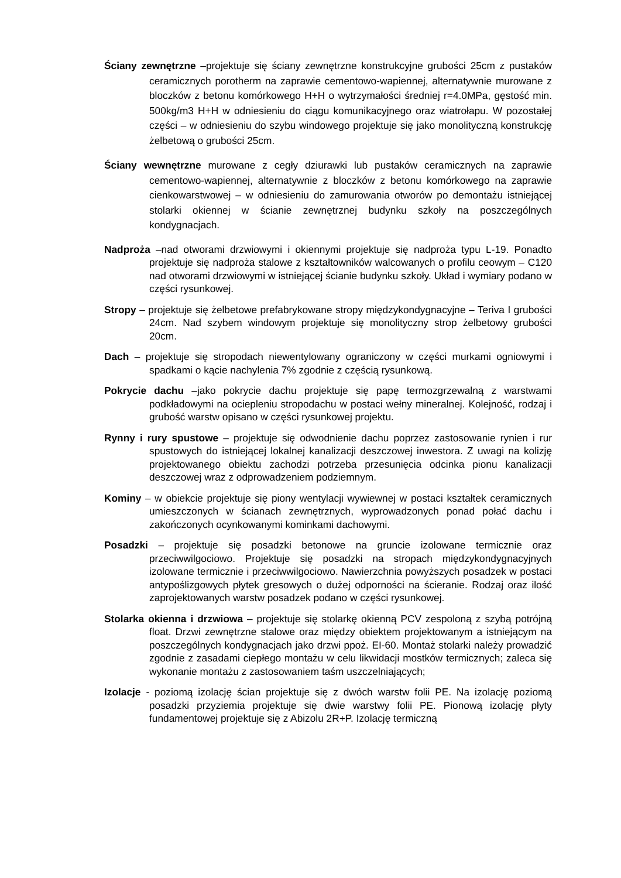Ściany zewnętrzne –projektuje się ściany zewnętrzne konstrukcyjne grubości 25cm z pustaków ceramicznych porotherm na zaprawie cementowo-wapiennej, alternatywnie murowane z bloczków z betonu komórkowego H+H o wytrzymałości średniej r=4.0MPa, gęstość min. 500kg/m3 H+H w odniesieniu do ciągu komunikacyjnego oraz wiatrołapu. W pozostałej części – w odniesieniu do szybu windowego projektuje się jako monolityczną konstrukcję żelbetową o grubości 25cm.
Ściany wewnętrzne murowane z cegły dziurawki lub pustaków ceramicznych na zaprawie cementowo-wapiennej, alternatywnie z bloczków z betonu komórkowego na zaprawie cienkowarstwowej – w odniesieniu do zamurowania otworów po demontażu istniejącej stolarki okiennej w ścianie zewnętrznej budynku szkoły na poszczególnych kondygnacjach.
Nadproża –nad otworami drzwiowymi i okiennymi projektuje się nadproża typu L-19. Ponadto projektuje się nadproża stalowe z kształtowników walcowanych o profilu ceowym – C120 nad otworami drzwiowymi w istniejącej ścianie budynku szkoły. Układ i wymiary podano w części rysunkowej.
Stropy – projektuje się żelbetowe prefabrykowane stropy międzykondygnacyjne – Teriva I grubości 24cm. Nad szybem windowym projektuje się monolityczny strop żelbetowy grubości 20cm.
Dach – projektuje się stropodach niewentylowany ograniczony w części murkami ogniowymi i spadkami o kącie nachylenia 7% zgodnie z częścią rysunkową.
Pokrycie dachu –jako pokrycie dachu projektuje się papę termozgrzewalną z warstwami podkładowymi na ociepleniu stropodachu w postaci wełny mineralnej. Kolejność, rodzaj i grubość warstw opisano w części rysunkowej projektu.
Rynny i rury spustowe – projektuje się odwodnienie dachu poprzez zastosowanie rynien i rur spustowych do istniejącej lokalnej kanalizacji deszczowej inwestora. Z uwagi na kolizję projektowanego obiektu zachodzi potrzeba przesunięcia odcinka pionu kanalizacji deszczowej wraz z odprowadzeniem podziemnym.
Kominy – w obiekcie projektuje się piony wentylacji wywiewnej w postaci kształtek ceramicznych umieszczonych w ścianach zewnętrznych, wyprowadzonych ponad połać dachu i zakończonych ocynkowanymi kominkami dachowymi.
Posadzki – projektuje się posadzki betonowe na gruncie izolowane termicznie oraz przeciwwilgociowo. Projektuje się posadzki na stropach międzykondygnacyjnych izolowane termicznie i przeciwwilgociowo. Nawierzchnia powyższych posadzek w postaci antypoślizgowych płytek gresowych o dużej odporności na ścieranie. Rodzaj oraz ilość zaprojektowanych warstw posadzek podano w części rysunkowej.
Stolarka okienna i drzwiowa – projektuje się stolarkę okienną PCV zespoloną z szybą potrójną float. Drzwi zewnętrzne stalowe oraz między obiektem projektowanym a istniejącym na poszczególnych kondygnacjach jako drzwi ppoż. EI-60. Montaż stolarki należy prowadzić zgodnie z zasadami ciepłego montażu w celu likwidacji mostków termicznych; zaleca się wykonanie montażu z zastosowaniem taśm uszczelniających;
Izolacje - poziomą izolację ścian projektuje się z dwóch warstw folii PE. Na izolację poziomą posadzki przyziemia projektuje się dwie warstwy folii PE. Pionową izolację płyty fundamentowej projektuje się z Abizolu 2R+P. Izolację termiczną